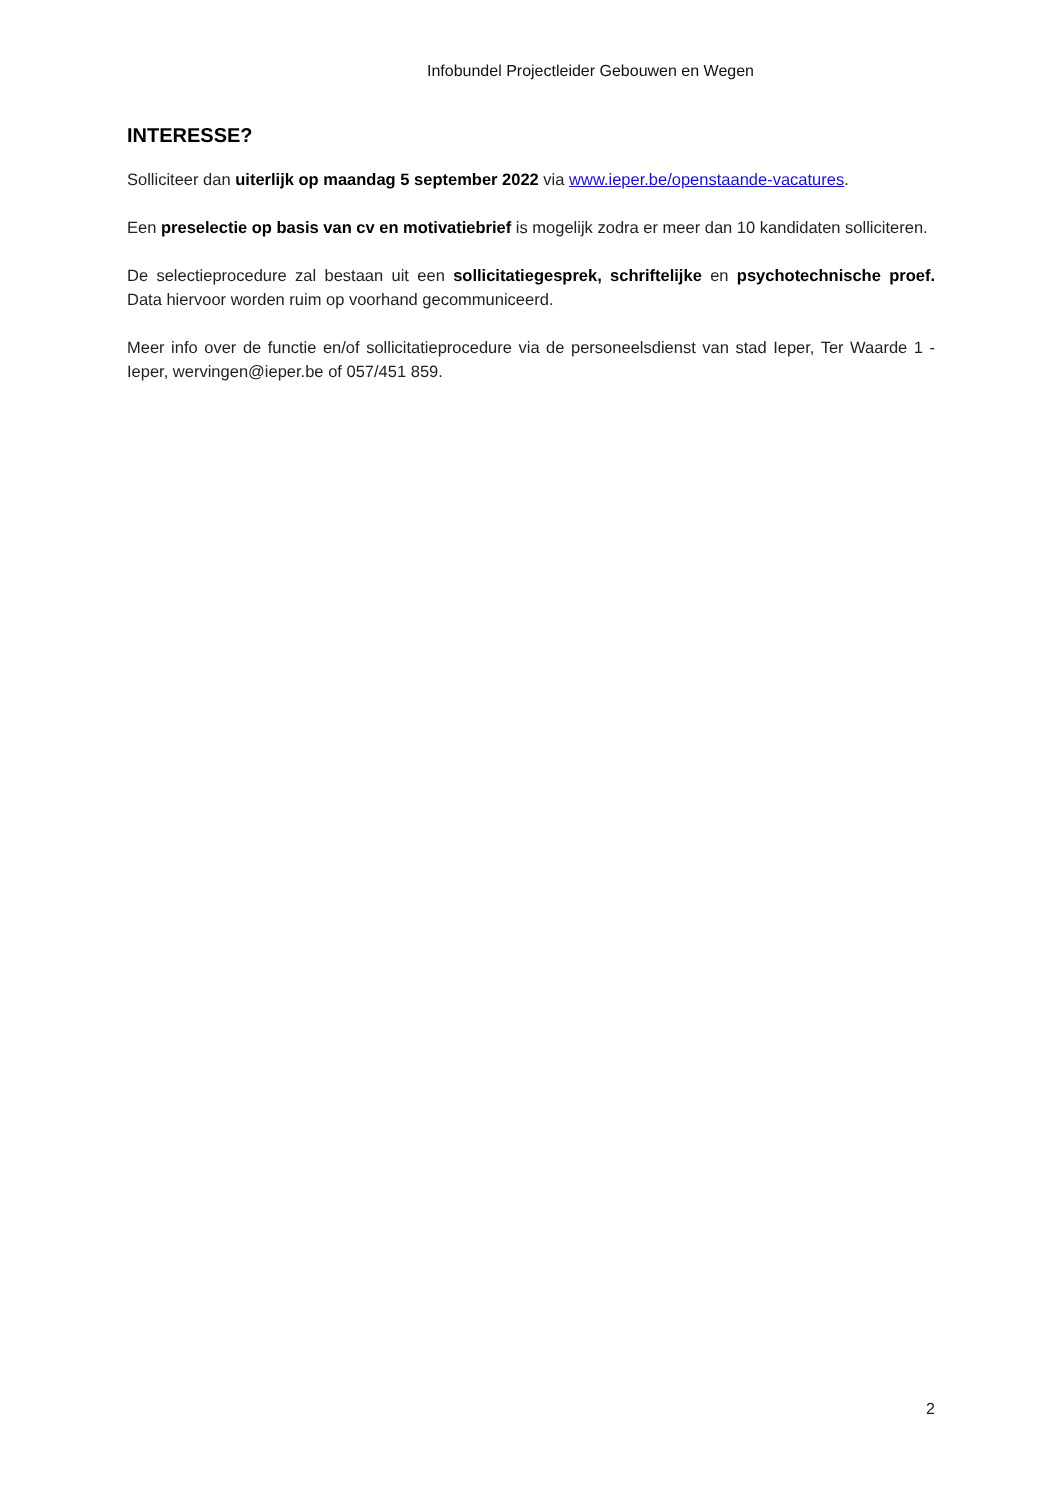Infobundel Projectleider Gebouwen en Wegen
INTERESSE?
Solliciteer dan uiterlijk op maandag 5 september 2022 via www.ieper.be/openstaande-vacatures.
Een preselectie op basis van cv en motivatiebrief is mogelijk zodra er meer dan 10 kandidaten solliciteren.
De selectieprocedure zal bestaan uit een sollicitatiegesprek, schriftelijke en psychotechnische proef. Data hiervoor worden ruim op voorhand gecommuniceerd.
Meer info over de functie en/of sollicitatieprocedure via de personeelsdienst van stad Ieper, Ter Waarde 1 - Ieper, wervingen@ieper.be of 057/451 859.
2